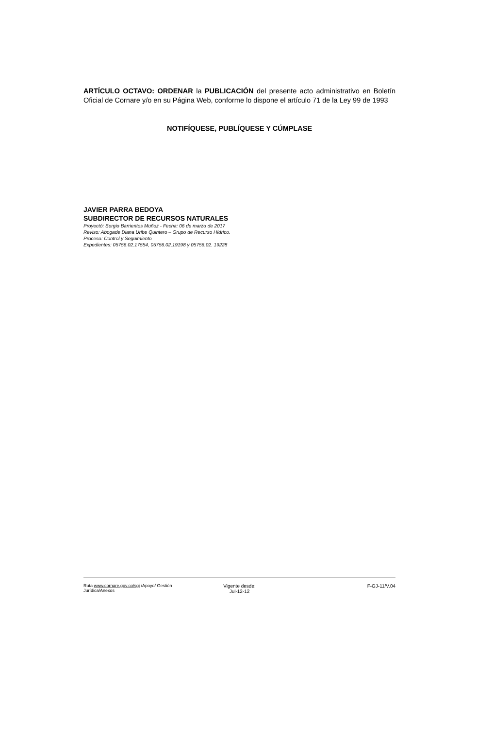ARTÍCULO OCTAVO: ORDENAR la PUBLICACIÓN del presente acto administrativo en Boletín Oficial de Cornare y/o en su Página Web, conforme lo dispone el artículo 71 de la Ley 99 de 1993
NOTIFÍQUESE, PUBLÍQUESE Y CÚMPLASE
JAVIER PARRA BEDOYA
SUBDIRECTOR DE RECURSOS NATURALES
Proyectó: Sergio Barrientos Muñoz - Fecha: 06 de marzo de 2017
Reviso: Abogade Diana Uribe Quintero – Grupo de Recurso Hídrico.
Proceso: Control y Seguimiento
Expedientes: 05756.02.17554, 05756.02.19198 y 05756.02. 19228
Ruta www.cornare.gov.co/sgi /Apoyo/ Gestión Jurídica/Anexos
Vigente desde:
Jul-12-12
F-GJ-11/V.04